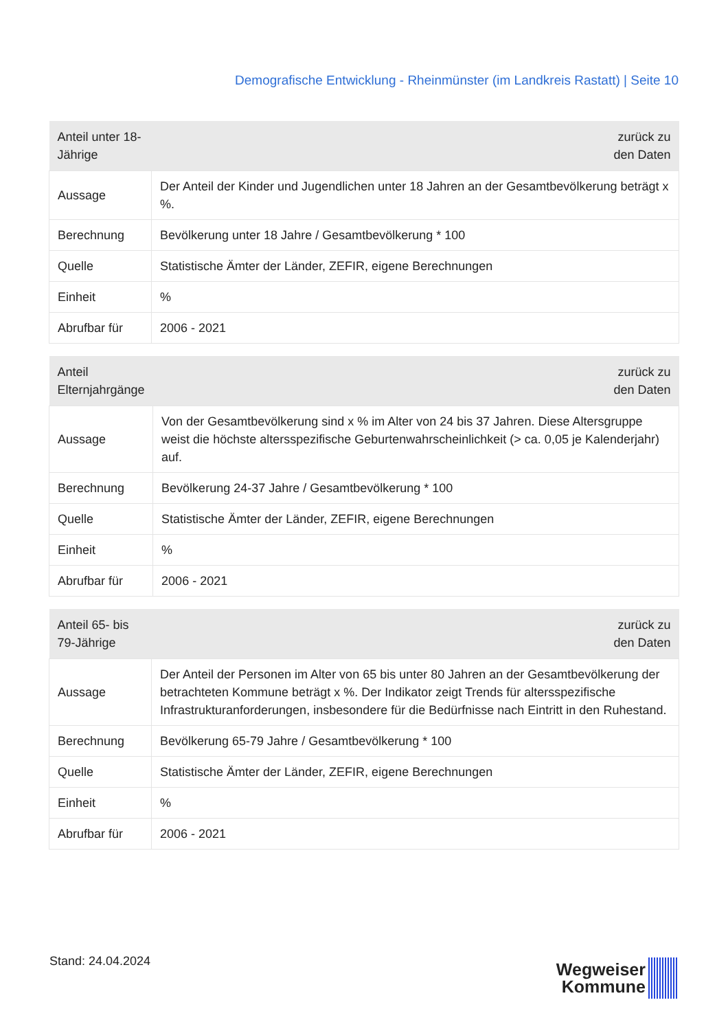Demografische Entwicklung - Rheinmünster (im Landkreis Rastatt) | Seite 10
| Anteil unter 18-Jährige | zurück zu den Daten |
| --- | --- |
| Aussage | Der Anteil der Kinder und Jugendlichen unter 18 Jahren an der Gesamtbevölkerung beträgt x %. |
| Berechnung | Bevölkerung unter 18 Jahre / Gesamtbevölkerung * 100 |
| Quelle | Statistische Ämter der Länder, ZEFIR, eigene Berechnungen |
| Einheit | % |
| Abrufbar für | 2006 - 2021 |
| Anteil Elternjahrgänge | zurück zu den Daten |
| --- | --- |
| Aussage | Von der Gesamtbevölkerung sind x % im Alter von 24 bis 37 Jahren. Diese Altersgruppe weist die höchste altersspezifische Geburtenwahrscheinlichkeit (> ca. 0,05 je Kalenderjahr) auf. |
| Berechnung | Bevölkerung 24-37 Jahre / Gesamtbevölkerung * 100 |
| Quelle | Statistische Ämter der Länder, ZEFIR, eigene Berechnungen |
| Einheit | % |
| Abrufbar für | 2006 - 2021 |
| Anteil 65- bis 79-Jährige | zurück zu den Daten |
| --- | --- |
| Aussage | Der Anteil der Personen im Alter von 65 bis unter 80 Jahren an der Gesamtbevölkerung der betrachteten Kommune beträgt x %. Der Indikator zeigt Trends für altersspezifische Infrastrukturanforderungen, insbesondere für die Bedürfnisse nach Eintritt in den Ruhestand. |
| Berechnung | Bevölkerung 65-79 Jahre / Gesamtbevölkerung * 100 |
| Quelle | Statistische Ämter der Länder, ZEFIR, eigene Berechnungen |
| Einheit | % |
| Abrufbar für | 2006 - 2021 |
Stand: 24.04.2024
Wegweiser
Kommune